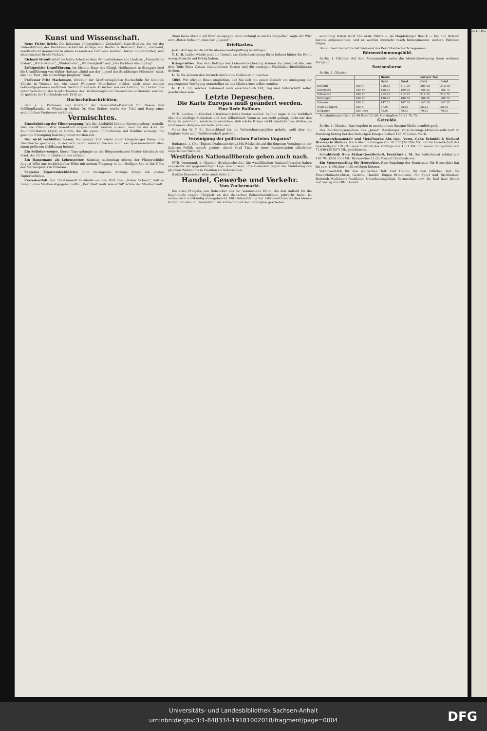Kunst und Wissenschaft.
Neue Fichte-Briefe. Die bekannte philosophische Zeitschrift: Kant-Studien, die mit der Unterstützung der Kant-Gesellschaft im Verlage von Reuter & Reichard, Berlin, erscheint, veröffentlicht demnächst in einem besonderen Heft eine Auswahl bisher ungedruckter, sehr interessanter Briefe Fichtes.
Richard Strauß schuf als letzte Arbeit soeben Orchestrationen von Liedern: „Freundliche Vision“, „Winterweihe“, „Winterliebe“, „Waldseligkeit“ und „Des Dichters Abendgang“.
Erfolgreiche Uraufführung. Im Kleinen Haus des Königl. Hoftheaters in Stuttgart fand die Uraufführung von Walter Harlans „Spiel aus der Jugend des Straßburger Münsters“ statt, das den Titel „Die vorsichtige Jungfrau“ trägt.
Professor Fritz Mackensen, Direktor der Großherzoglichen Hochschule für bildende Künste in Weimar, ist, wie unser Weimarer Mitarbeiter meldet, nach einer soeben bekanntgegebenen amtlichen Nachricht auf sein Ansuchen von der Leitung der Hochschule unter Verleihung des Komturkreuzes des Großherzoglichen Hausordens entbunden worden. Er gehörte der Hochschule seit 1910 an.
Hochschulnachrichten.
Dem a. o. Professor und Vorstand der Universitäts-Poliklinik für Nasen- und Kehlkopfkranke in Würzburg Hofrat Dr. Otto Seifert wurde der Titel und Rang eines ordentlichen Professors verliehen.
Vermischtes.
Einschränkung der Filmerzeugung. Wie die „Lichtbild-bühnen-Korrespondenz“ mitteilt, wird die Filmindustrie wesentlich eingeschränkt werden müssen, weil bei der A.-G. für Anilinfabrikation (Agfa) in Berlin, die die ganze Filmindustrie mit Rohfilm versorgt, die gesamte Erzeugung beschlagnahmt worden soll.
Nur nicht verblüffen lassen. Vor einiger Zeit wurde einer Königsberger Dame eine Handtasche gestohlen, in der sich neben anderen Sachen auch ein Sparkassenbuch über einen größeren Geldbetrag befand.
Ein Selbstversorger. Dieser Tage gelangte an die Bürgermeisterei Nieder-Erlenbach ein Brief, der 25 Mk. in Geldscheinen enthielt.
Ein Hauptmann als Lebensretter. Sonntag nachmittag stürzte der Fliegerschüler August Wille aus beträchtlicher Höhe mit seinem Flugzeug in den Heiligen See in der Nähe des Marmorpalais in Potsdam.
Papierne Zigarrendeckblätter. Eine vielsagende Anzeige bringt ein großes Papierfachblatt.
Präzedenzfall. Der Staatsanwalt verübelte es dem Wirt zum „Roten Ochsen“, daß er Fleisch ohne Marken abgegeben hatte. „Der Staat weiß, was er tut“ schrie der Staatsanwalt.
Staat keine Mark'n auf Brief nauspappt, dann verlangt er auch's Doppelte,“ sagte der Wirt zum „Roten Ochsen“. (Aus der „Jugend“.)
Briefkasten.
Jeder Anfrage ist die letzte Abonnementsquittung beizufügen.
T. G. D. Leider würde jetzt ein Gesuch um Zurückverlegung Ihres Sohnes hinter die Front wenig Aussicht auf Erfolg haben.
Kriegerwitwe. Von dem Betrage der Lebensversicherung können Sie zunächst alle, aus dem Tode Ihres Gatten entstandenen Kosten und die sonstigen Nachlaßverbindlichkeiten decken.
U. K. Sie können den Versuch durch eine Reklamation machen.
1866. Wir würden Ihnen empfehlen, daß Sie sich mit einem Gesuch um Auslegung der angezogenen Verfügung unmittelbar an das Ministerium selbst wenden.
G. V. 1. Ein solches Testament muß einschließlich Ort, Tag und Unterschrift selbst geschrieben sein.
Letzte Depeschen.
Die Karte Europas muß geändert werden.
Eine Rede Balfours.
WTB. London, 1. Oktober. (Drahtnachricht.) Reuter meldet: Balfour sagte in der Guildhall über die künftige Sicherheit und den Völkerbund: Wenn es uns nicht gelingt, nicht nur den Krieg zu gewinnen, sondern zu erreichen, daß solche Kriege nicht wiederkehren dürfen, so wird unsere Aufgabe nur halb getan sein.
Notiz des W. T. B.: Deutschland hat nie Welteroberungspläne gehabt, wohl aber hat England stets nach Weltherrschaft gestrebt.
Vereinigung der politischen Parteien Ungarns?
Budapest, 1. Okt. (Eigene Drahtnachricht.) Mit Rücksicht auf die jüngsten Vorgänge in der äußeren Politik sprach gestern abend Graf Tisza in einer Konzentration sämtlicher ungarischer Parteien.
Westfalens Nationalliberale geben auch nach.
WTB. Dortmund, 1. Oktober. (Drahtnachricht.) Die westfälischen Nationalliberalen haben angesichts der gegenwärtigen Lage beschlossen, ihre Bedenken gegen die Einführung des gleichen Wahlrechts in Preußen zurückzustellen.
(Letzte Depeschen siehe auch Seite 1.)
Handel, Gewerbe und Verkehr.
Vom Zuckermarkt.
Die erste Freigabe von Rohzucker aus der kommenden Ernte, die den Auftakt für die beginnende regere Tätigkeit an den deutschen Rohzuckermärkten gebracht hatte, ist rechnerisch vollständig untergebracht. Mit Unterstützung der Fabrikvertreter ist dies binnen kurzem an allen Zuckerplätzen zur Zufriedenheit der Beteiligten geschehen.
scheinung treten wird. Die erste Fabrik — im Magdeburger Bezirk — hat den Betrieb bereits aufgenommen, und es werden nunmehr rasch hintereinander weitere Fabriken folgen.
Die Zuckerrübenernte hat während des Berichtsabschnitts begonnen.
Börsenstimmungsbild.
Berlin, 1. Oktober. Auf dem Aktienmarkte nahm die Abwärtsbewegung ihren weiteren Fortgang.
Devisenkurse.
Berlin, 1. Oktober.
| | | Heute | | Voriger Tag | |
| --- | --- | --- | --- | --- | --- |
| | | Geld | Brief | Geld | Brief |
| Holland | 100 fl. | 310.50 | 311.00 | 309.00 | 310.50 |
| Dänemark | 100 Kr. | 188.50 | 189.00 | 188.25 | 188.75 |
| Schweden | 100 Kr. | 212.25 | 212.75 | 212.25 | 212.75 |
| Norwegen | 100 Kr. | 188.00 | 188.50 | 188.25 | 188.75 |
| Schweiz | 100 Fr. | 147.75 | 147.00 | 147.00 | 147.25 |
| Wien Budapest | 100 K. | 57.95 | 58.05 | 58.20 | 58.30 |
| Bulgarien | 100 Leva | 79.00 | 79.50 | 79.00 | 79.50 |
Konstantinopel Geld 20.40 Brief 20.50. Helsingfors 76.25 76.75.
Getreide.
Berlin, 1. Oktober. Das Angebot in anerkanntem Saatgut bleibt ziemlich groß.
Das Zeichnungsergebnis des „Janus“ Hamburger Versicherungs-Aktien-Gesellschaft in Hamburg betrug bei den bisherigen Kriegsanleihen 183 Millionen Mark.
Apparatebauanstalt und Metallwerke Akt.-Ges. (vorm. Gebr. Schmidt & Richard Brauer) in Weimar. Nach Abschreibungen von 30 172 (24 206) Mk. hat die Gesellschaft das Geschäftsjahr 1917/18 einschließlich des Vortrags von 1501 Mk. mit einem Reingewinn von 71 046 (25 527) Mk. geschlossen.
Schuhfabrik Herz Aktien-Gesellschaft, Frankfurt a. M. Der Aufsichtsrat schlägt aus 410 781 (324 555) Mk. Reingewinn 11 (9) Prozent Dividende vor.
Ein Steuerzuschlag für Heeresbier. Eine Regelung der Brausteuer für Heeresbier hat bis zum 1. Oktober nicht erfolgen können.
Verantwortlich für den politischen Teil: Carl Helmo; für den örtlichen Teil, für Provinzialnachrichten, Gericht, Handel: Eugen Brinkmann; für Sport und Briefkasten: Heinrich Mielchner; Feuilleton, Unterhaltungsblatt, Vermischtes usw.: Dr. Karl Baer. Druck und Verlag von Otto Hendel.
Be Gr Die
Universitäts- und Landesbibliothek Sachsen-Anhalt
urn:nbn:de:gbv:3:1-848334-19181002018/fragment/page=0004
DFG